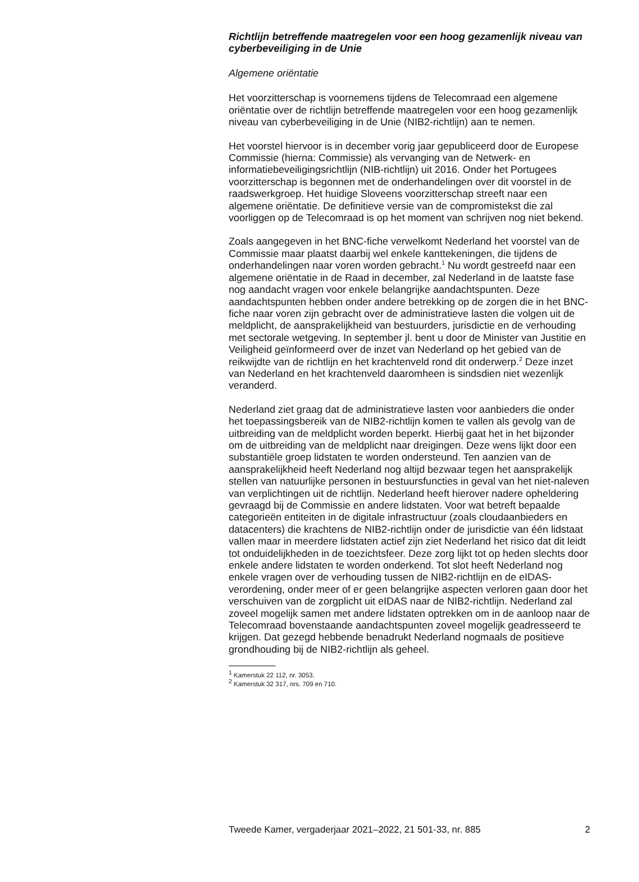Richtlijn betreffende maatregelen voor een hoog gezamenlijk niveau van cyberbeveiliging in de Unie
Algemene oriëntatie
Het voorzitterschap is voornemens tijdens de Telecomraad een algemene oriëntatie over de richtlijn betreffende maatregelen voor een hoog gezamenlijk niveau van cyberbeveiliging in de Unie (NIB2-richtlijn) aan te nemen.
Het voorstel hiervoor is in december vorig jaar gepubliceerd door de Europese Commissie (hierna: Commissie) als vervanging van de Netwerk- en informatiebeveiligingsrichtlijn (NIB-richtlijn) uit 2016. Onder het Portugees voorzitterschap is begonnen met de onderhandelingen over dit voorstel in de raadswerkgroep. Het huidige Sloveens voorzitterschap streeft naar een algemene oriëntatie. De definitieve versie van de compromistekst die zal voorliggen op de Telecomraad is op het moment van schrijven nog niet bekend.
Zoals aangegeven in het BNC-fiche verwelkomt Nederland het voorstel van de Commissie maar plaatst daarbij wel enkele kanttekeningen, die tijdens de onderhandelingen naar voren worden gebracht.<sup>1</sup> Nu wordt gestreefd naar een algemene oriëntatie in de Raad in december, zal Nederland in de laatste fase nog aandacht vragen voor enkele belangrijke aandachtspunten. Deze aandachtspunten hebben onder andere betrekking op de zorgen die in het BNC-fiche naar voren zijn gebracht over de administratieve lasten die volgen uit de meldplicht, de aansprakelijkheid van bestuurders, jurisdictie en de verhouding met sectorale wetgeving. In september jl. bent u door de Minister van Justitie en Veiligheid geïnformeerd over de inzet van Nederland op het gebied van de reikwijdte van de richtlijn en het krachtenveld rond dit onderwerp.<sup>2</sup> Deze inzet van Nederland en het krachtenveld daaromheen is sindsdien niet wezenlijk veranderd.
Nederland ziet graag dat de administratieve lasten voor aanbieders die onder het toepassingsbereik van de NIB2-richtlijn komen te vallen als gevolg van de uitbreiding van de meldplicht worden beperkt. Hierbij gaat het in het bijzonder om de uitbreiding van de meldplicht naar dreigingen. Deze wens lijkt door een substantiële groep lidstaten te worden ondersteund. Ten aanzien van de aansprakelijkheid heeft Nederland nog altijd bezwaar tegen het aansprakelijk stellen van natuurlijke personen in bestuursfuncties in geval van het niet-naleven van verplichtingen uit de richtlijn. Nederland heeft hierover nadere opheldering gevraagd bij de Commissie en andere lidstaten. Voor wat betreft bepaalde categorieën entiteiten in de digitale infrastructuur (zoals cloudaanbieders en datacenters) die krachtens de NIB2-richtlijn onder de jurisdictie van één lidstaat vallen maar in meerdere lidstaten actief zijn ziet Nederland het risico dat dit leidt tot onduidelijkheden in de toezichtsfeer. Deze zorg lijkt tot op heden slechts door enkele andere lidstaten te worden onderkend. Tot slot heeft Nederland nog enkele vragen over de verhouding tussen de NIB2-richtlijn en de eIDAS-verordening, onder meer of er geen belangrijke aspecten verloren gaan door het verschuiven van de zorgplicht uit eIDAS naar de NIB2-richtlijn. Nederland zal zoveel mogelijk samen met andere lidstaten optrekken om in de aanloop naar de Telecomraad bovenstaande aandachtspunten zoveel mogelijk geadresseerd te krijgen. Dat gezegd hebbende benadrukt Nederland nogmaals de positieve grondhouding bij de NIB2-richtlijn als geheel.
<sup>1</sup> Kamerstuk 22 112, nr. 3053.
<sup>2</sup> Kamerstuk 32 317, nrs. 709 en 710.
Tweede Kamer, vergaderjaar 2021–2022, 21 501-33, nr. 885 2